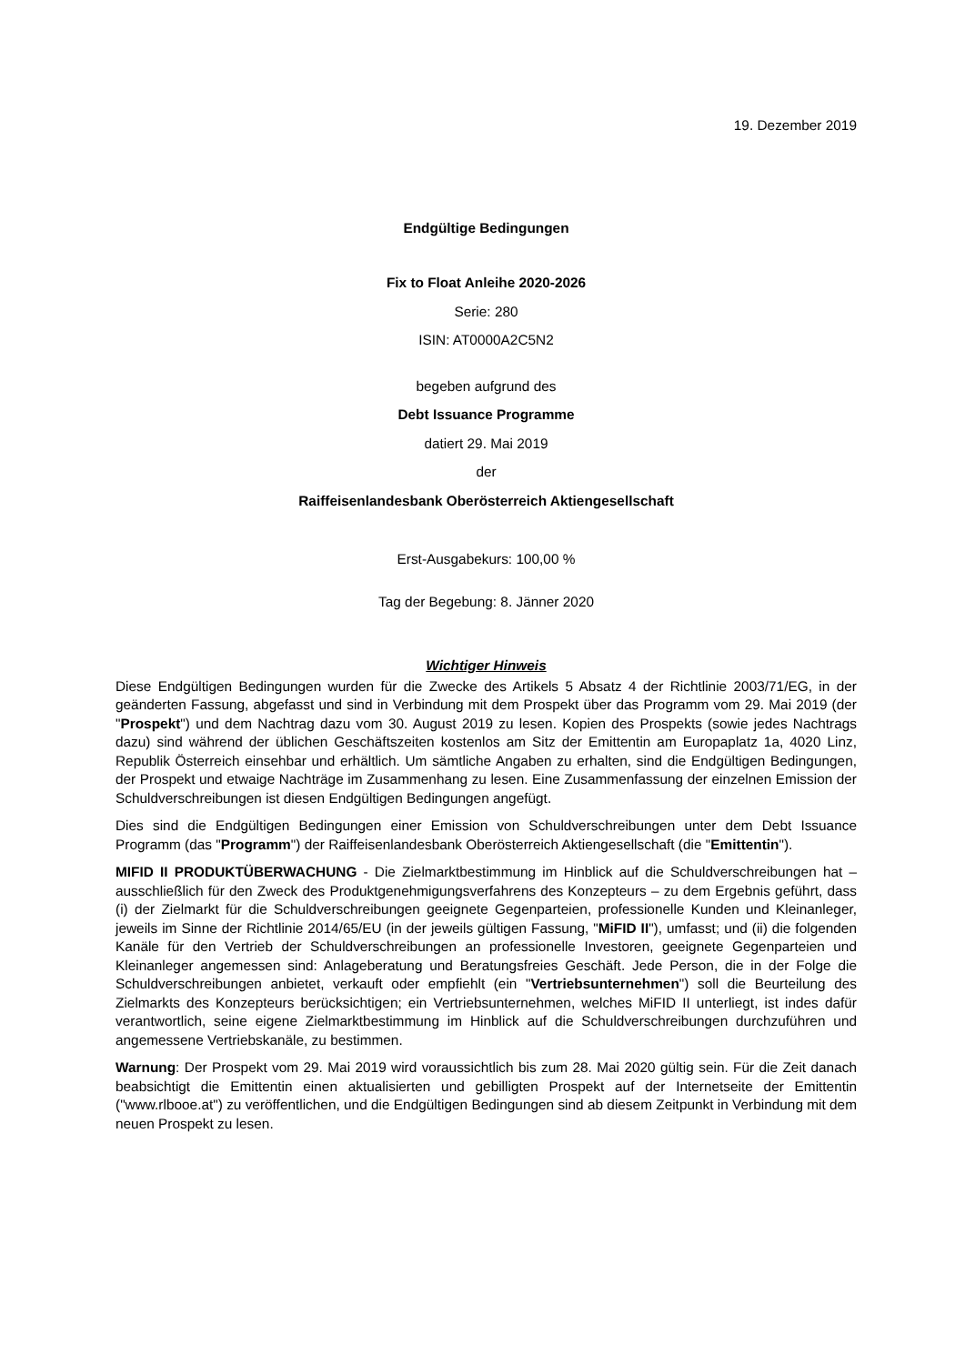19. Dezember 2019
Endgültige Bedingungen
Fix to Float Anleihe 2020-2026
Serie: 280
ISIN: AT0000A2C5N2
begeben aufgrund des
Debt Issuance Programme
datiert 29. Mai 2019
der
Raiffeisenlandesbank Oberösterreich Aktiengesellschaft
Erst-Ausgabekurs: 100,00 %
Tag der Begebung: 8. Jänner 2020
Wichtiger Hinweis
Diese Endgültigen Bedingungen wurden für die Zwecke des Artikels 5 Absatz 4 der Richtlinie 2003/71/EG, in der geänderten Fassung, abgefasst und sind in Verbindung mit dem Prospekt über das Programm vom 29. Mai 2019 (der "Prospekt") und dem Nachtrag dazu vom 30. August 2019 zu lesen. Kopien des Prospekts (sowie jedes Nachtrags dazu) sind während der üblichen Geschäftszeiten kostenlos am Sitz der Emittentin am Europaplatz 1a, 4020 Linz, Republik Österreich einsehbar und erhältlich. Um sämtliche Angaben zu erhalten, sind die Endgültigen Bedingungen, der Prospekt und etwaige Nachträge im Zusammenhang zu lesen. Eine Zusammenfassung der einzelnen Emission der Schuldverschreibungen ist diesen Endgültigen Bedingungen angefügt.
Dies sind die Endgültigen Bedingungen einer Emission von Schuldverschreibungen unter dem Debt Issuance Programm (das "Programm") der Raiffeisenlandesbank Oberösterreich Aktiengesellschaft (die "Emittentin").
MIFID II PRODUKTÜBERWACHUNG - Die Zielmarktbestimmung im Hinblick auf die Schuldverschreibungen hat – ausschließlich für den Zweck des Produktgenehmigungsverfahrens des Konzepteurs – zu dem Ergebnis geführt, dass (i) der Zielmarkt für die Schuldverschreibungen geeignete Gegenparteien, professionelle Kunden und Kleinanleger, jeweils im Sinne der Richtlinie 2014/65/EU (in der jeweils gültigen Fassung, "MiFID II"), umfasst; und (ii) die folgenden Kanäle für den Vertrieb der Schuldverschreibungen an professionelle Investoren, geeignete Gegenparteien und Kleinanleger angemessen sind: Anlageberatung und Beratungsfreies Geschäft. Jede Person, die in der Folge die Schuldverschreibungen anbietet, verkauft oder empfiehlt (ein "Vertriebsunternehmen") soll die Beurteilung des Zielmarkts des Konzepteurs berücksichtigen; ein Vertriebsunternehmen, welches MiFID II unterliegt, ist indes dafür verantwortlich, seine eigene Zielmarktbestimmung im Hinblick auf die Schuldverschreibungen durchzuführen und angemessene Vertriebskanäle, zu bestimmen.
Warnung: Der Prospekt vom 29. Mai 2019 wird voraussichtlich bis zum 28. Mai 2020 gültig sein. Für die Zeit danach beabsichtigt die Emittentin einen aktualisierten und gebilligten Prospekt auf der Internetseite der Emittentin ("www.rlbooe.at") zu veröffentlichen, und die Endgültigen Bedingungen sind ab diesem Zeitpunkt in Verbindung mit dem neuen Prospekt zu lesen.